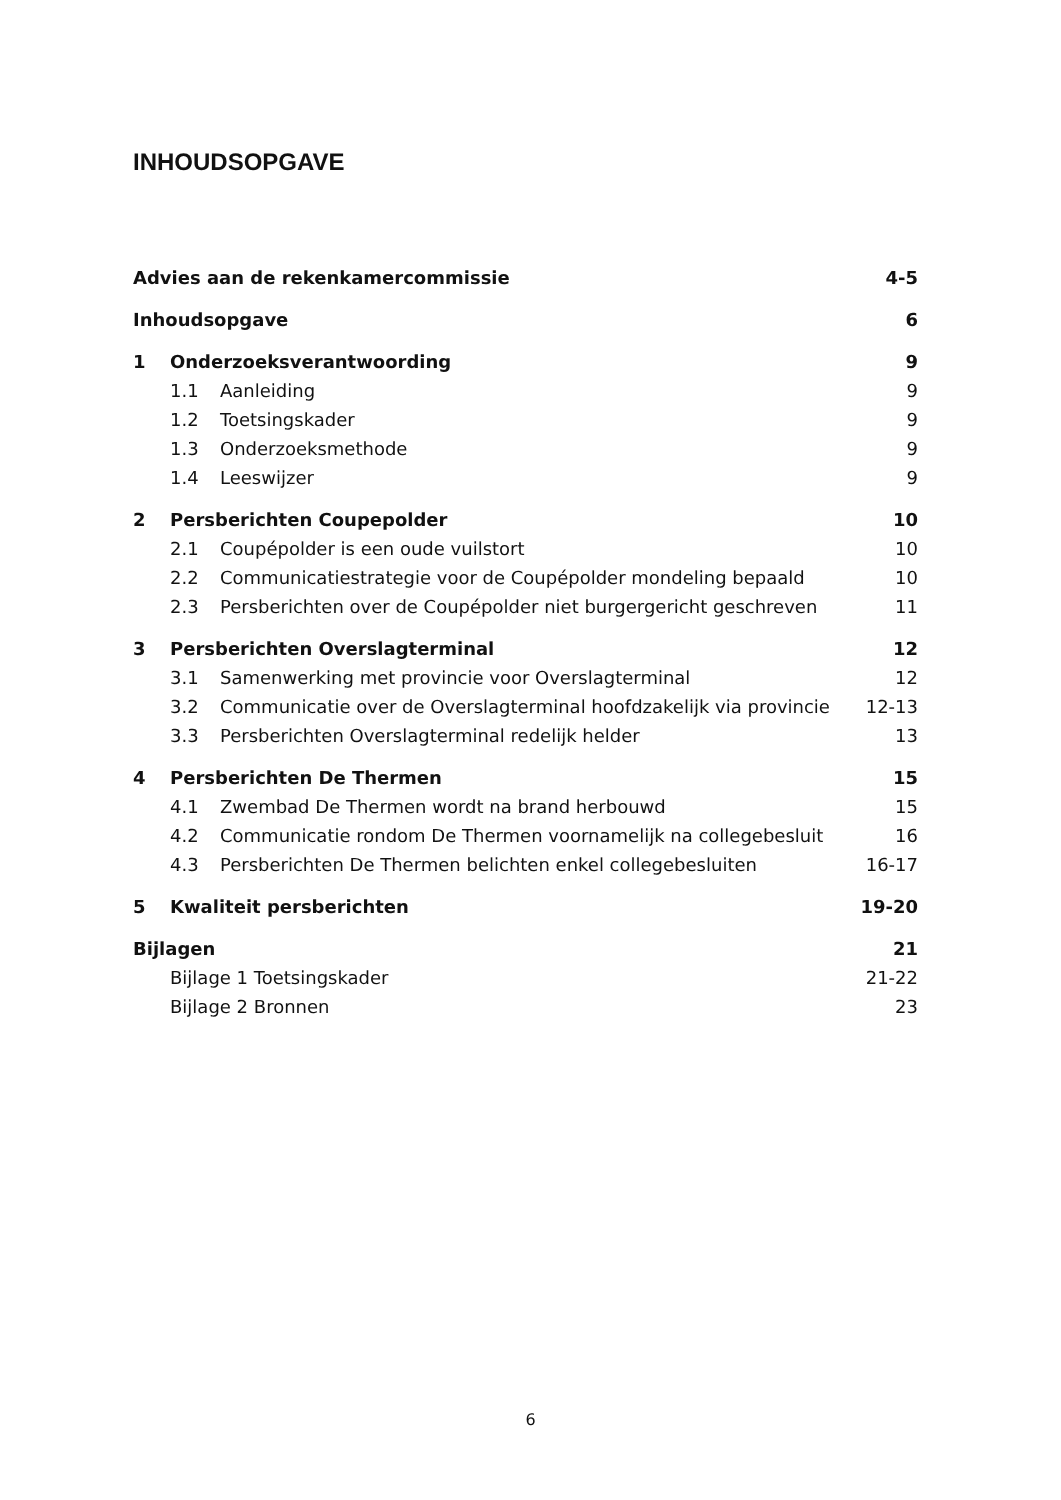INHOUDSOPGAVE
Advies aan de rekenkamercommissie 4-5
Inhoudsopgave 6
1 Onderzoeksverantwoording 9
1.1 Aanleiding 9
1.2 Toetsingskader 9
1.3 Onderzoeksmethode 9
1.4 Leeswijzer 9
2 Persberichten Coupepolder 10
2.1 Coupépolder is een oude vuilstort 10
2.2 Communicatiestrategie voor de Coupépolder mondeling bepaald 10
2.3 Persberichten over de Coupépolder niet burgergericht geschreven 11
3 Persberichten Overslagterminal 12
3.1 Samenwerking met provincie voor Overslagterminal 12
3.2 Communicatie over de Overslagterminal hoofdzakelijk via provincie 12-13
3.3 Persberichten Overslagterminal redelijk helder 13
4 Persberichten De Thermen 15
4.1 Zwembad De Thermen wordt na brand herbouwd 15
4.2 Communicatie rondom De Thermen voornamelijk na collegebesluit 16
4.3 Persberichten De Thermen belichten enkel collegebesluiten 16-17
5 Kwaliteit persberichten 19-20
Bijlagen 21
Bijlage 1 Toetsingskader 21-22
Bijlage 2 Bronnen 23
6